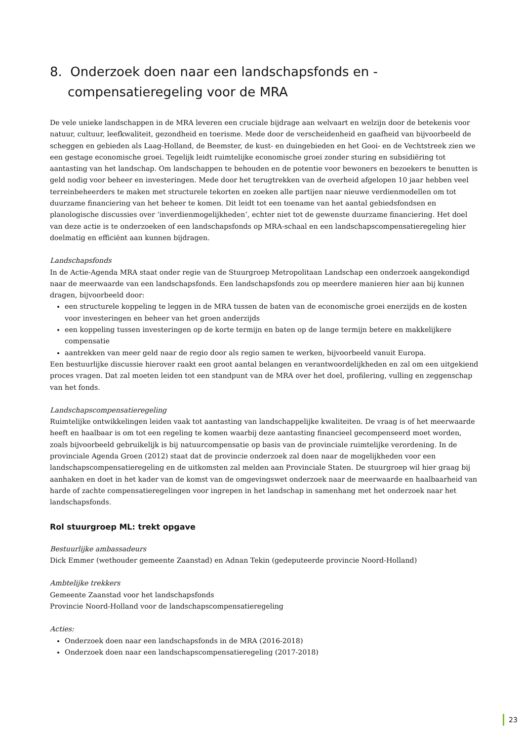8. Onderzoek doen naar een landschapsfonds en -compensatieregeling voor de MRA
De vele unieke landschappen in de MRA leveren een cruciale bijdrage aan welvaart en welzijn door de betekenis voor natuur, cultuur, leefkwaliteit, gezondheid en toerisme. Mede door de verscheidenheid en gaafheid van bijvoorbeeld de scheggen en gebieden als Laag-Holland, de Beemster, de kust- en duingebieden en het Gooi- en de Vechtstreek zien we een gestage economische groei. Tegelijk leidt ruimtelijke economische groei zonder sturing en subsidiëring tot aantasting van het landschap. Om landschappen te behouden en de potentie voor bewoners en bezoekers te benutten is geld nodig voor beheer en investeringen. Mede door het terugtrekken van de overheid afgelopen 10 jaar hebben veel terreinbeheerders te maken met structurele tekorten en zoeken alle partijen naar nieuwe verdienmodellen om tot duurzame financiering van het beheer te komen. Dit leidt tot een toename van het aantal gebiedsfondsen en planologische discussies over ‘inverdienmogelijkheden’, echter niet tot de gewenste duurzame financiering. Het doel van deze actie is te onderzoeken of een landschapsfonds op MRA-schaal en een landschapscompensatieregeling hier doelmatig en efficiënt aan kunnen bijdragen.
Landschapsfonds
In de Actie-Agenda MRA staat onder regie van de Stuurgroep Metropolitaan Landschap een onderzoek aangekondigd naar de meerwaarde van een landschapsfonds. Een landschapsfonds zou op meerdere manieren hier aan bij kunnen dragen, bijvoorbeeld door:
een structurele koppeling te leggen in de MRA tussen de baten van de economische groei enerzijds en de kosten voor investeringen en beheer van het groen anderzijds
een koppeling tussen investeringen op de korte termijn en baten op de lange termijn betere en makkelijkere compensatie
aantrekken van meer geld naar de regio door als regio samen te werken, bijvoorbeeld vanuit Europa.
Een bestuurlijke discussie hierover raakt een groot aantal belangen en verantwoordelijkheden en zal om een uitgekiend proces vragen. Dat zal moeten leiden tot een standpunt van de MRA over het doel, profilering, vulling en zeggenschap van het fonds.
Landschapscompensatieregeling
Ruimtelijke ontwikkelingen leiden vaak tot aantasting van landschappelijke kwaliteiten. De vraag is of het meerwaarde heeft en haalbaar is om tot een regeling te komen waarbij deze aantasting financieel gecompenseerd moet worden, zoals bijvoorbeeld gebruikelijk is bij natuurcompensatie op basis van de provinciale ruimtelijke verordening. In de provinciale Agenda Groen (2012) staat dat de provincie onderzoek zal doen naar de mogelijkheden voor een landschapscompensatieregeling en de uitkomsten zal melden aan Provinciale Staten. De stuurgroep wil hier graag bij aanhaken en doet in het kader van de komst van de omgevingswet onderzoek naar de meerwaarde en haalbaarheid van harde of zachte compensatieregelingen voor ingrepen in het landschap in samenhang met het onderzoek naar het landschapsfonds.
Rol stuurgroep ML: trekt opgave
Bestuurlijke ambassadeurs
Dick Emmer (wethouder gemeente Zaanstad) en Adnan Tekin (gedeputeerde provincie Noord-Holland)
Ambtelijke trekkers
Gemeente Zaanstad voor het landschapsfonds
Provincie Noord-Holland voor de landschapscompensatieregeling
Acties:
Onderzoek doen naar een landschapsfonds in de MRA (2016-2018)
Onderzoek doen naar een landschapscompensatieregeling (2017-2018)
23